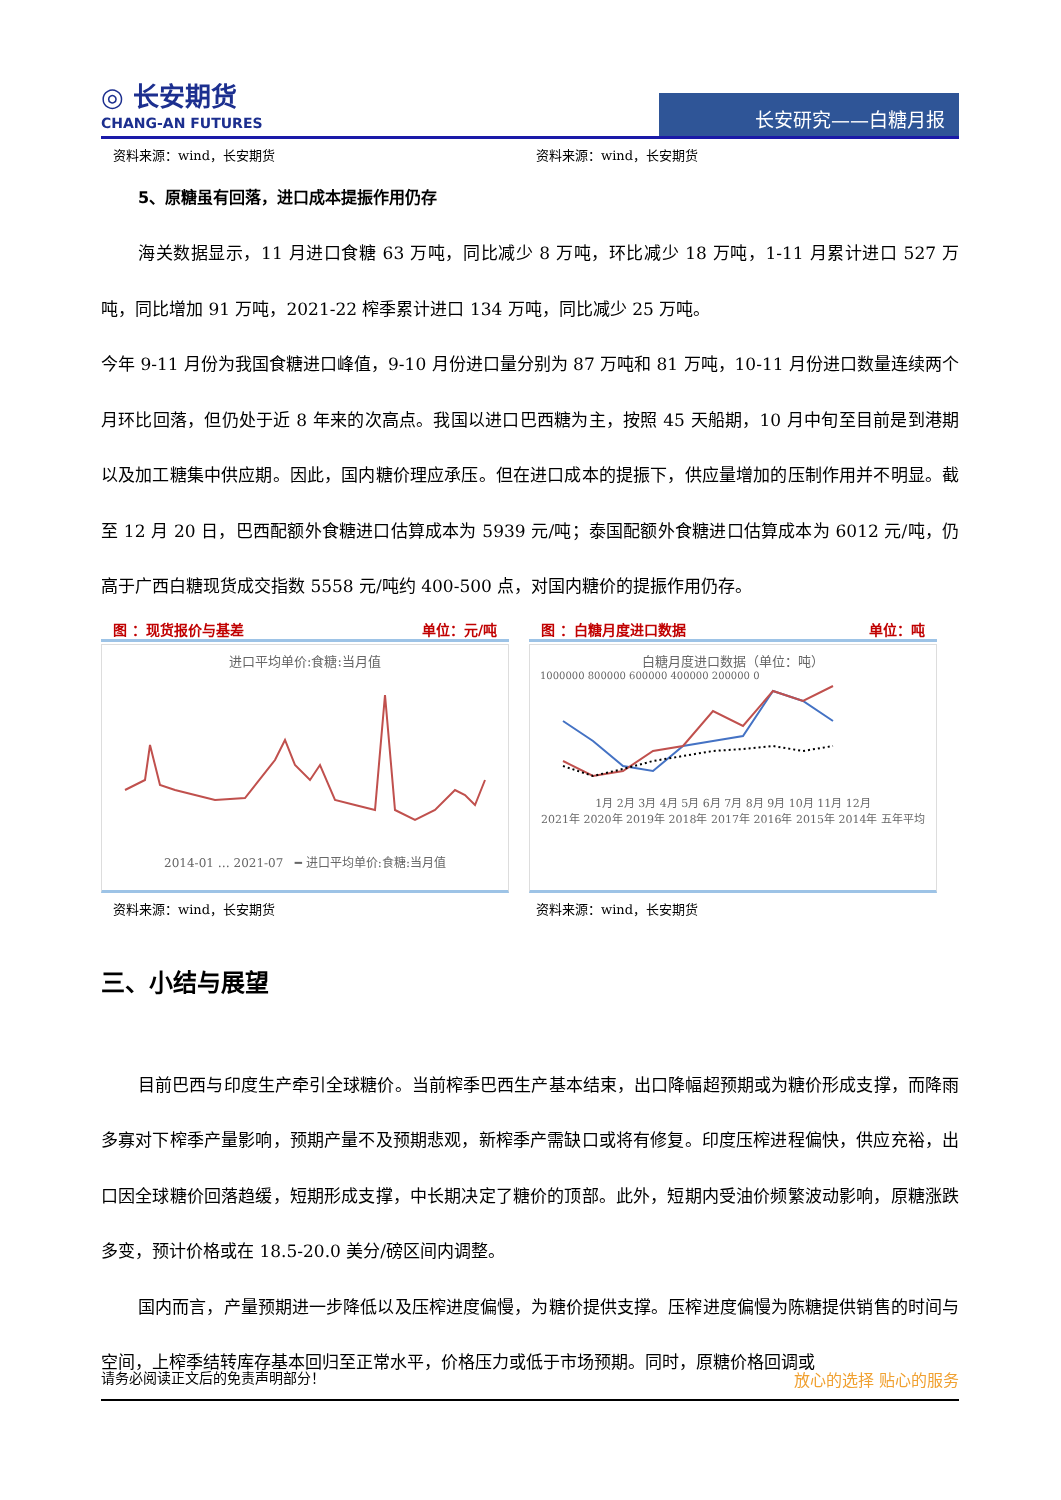◎ 长安期货
CHANG-AN FUTURES
长安研究——白糖月报
资料来源：wind，长安期货 资料来源：wind，长安期货
5、原糖虽有回落，进口成本提振作用仍存
海关数据显示，11 月进口食糖 63 万吨，同比减少 8 万吨，环比减少 18 万吨，1-11 月累计进口 527 万吨，同比增加 91 万吨，2021-22 榨季累计进口 134 万吨，同比减少 25 万吨。
今年 9-11 月份为我国食糖进口峰值，9-10 月份进口量分别为 87 万吨和 81 万吨，10-11 月份进口数量连续两个月环比回落，但仍处于近 8 年来的次高点。我国以进口巴西糖为主，按照 45 天船期，10 月中旬至目前是到港期以及加工糖集中供应期。因此，国内糖价理应承压。但在进口成本的提振下，供应量增加的压制作用并不明显。截至 12 月 20 日，巴西配额外食糖进口估算成本为 5939 元/吨；泰国配额外食糖进口估算成本为 6012 元/吨，仍高于广西白糖现货成交指数 5558 元/吨约 400-500 点，对国内糖价的提振作用仍存。
图 ：现货报价与基差 单位：元/吨
进口平均单价:食糖:当月值
2014-01 … 2021-07 ━ 进口平均单价:食糖:当月值
图 ：白糖月度进口数据 单位：吨
白糖月度进口数据（单位：吨）
1000000 800000 600000 400000 200000 0
1月 2月 3月 4月 5月 6月 7月 8月 9月 10月 11月 12月
2021年 2020年 2019年 2018年 2017年 2016年 2015年 2014年 五年平均
资料来源：wind，长安期货 资料来源：wind，长安期货
三、小结与展望
目前巴西与印度生产牵引全球糖价。当前榨季巴西生产基本结束，出口降幅超预期或为糖价形成支撑，而降雨多寡对下榨季产量影响，预期产量不及预期悲观，新榨季产需缺口或将有修复。印度压榨进程偏快，供应充裕，出口因全球糖价回落趋缓，短期形成支撑，中长期决定了糖价的顶部。此外，短期内受油价频繁波动影响，原糖涨跌多变，预计价格或在 18.5-20.0 美分/磅区间内调整。
国内而言，产量预期进一步降低以及压榨进度偏慢，为糖价提供支撑。压榨进度偏慢为陈糖提供销售的时间与空间，上榨季结转库存基本回归至正常水平，价格压力或低于市场预期。同时，原糖价格回调或
请务必阅读正文后的免责声明部分！ 放心的选择 贴心的服务